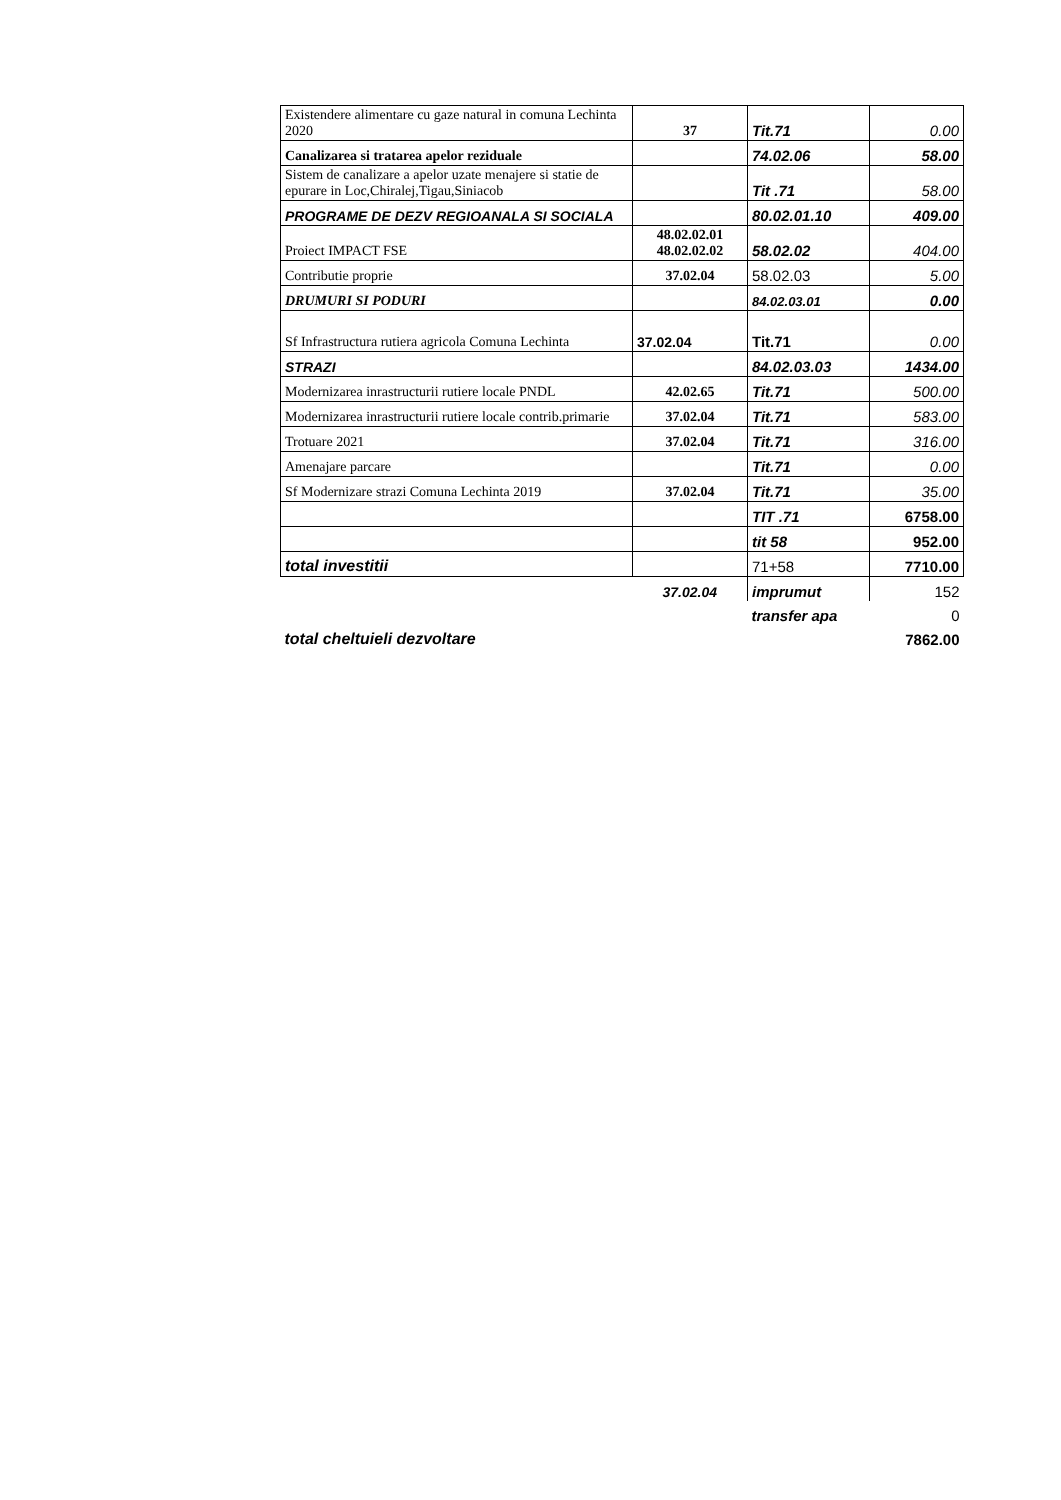| Existendere alimentare cu gaze natural in comuna Lechinta 2020 | 37 | Tit.71 | 0.00 |
| Canalizarea si tratarea apelor reziduale | | 74.02.06 | 58.00 |
| Sistem de canalizare a apelor uzate menajere si statie de epurare in Loc,Chiralej,Tigau,Siniacob | | Tit .71 | 58.00 |
| PROGRAME DE DEZV REGIOANALA SI SOCIALA | | 80.02.01.10 | 409.00 |
| Proiect IMPACT FSE | 48.02.02.01 48.02.02.02 | 58.02.02 | 404.00 |
| Contributie proprie | 37.02.04 | 58.02.03 | 5.00 |
| DRUMURI SI PODURI | | 84.02.03.01 | 0.00 |
| Sf Infrastructura rutiera agricola Comuna Lechinta | 37.02.04 | Tit.71 | 0.00 |
| STRAZI | | 84.02.03.03 | 1434.00 |
| Modernizarea inrastructurii rutiere locale PNDL | 42.02.65 | Tit.71 | 500.00 |
| Modernizarea inrastructurii rutiere locale contrib.primarie | 37.02.04 | Tit.71 | 583.00 |
| Trotuare 2021 | 37.02.04 | Tit.71 | 316.00 |
| Amenajare parcare | | Tit.71 | 0.00 |
| Sf Modernizare strazi Comuna Lechinta 2019 | 37.02.04 | Tit.71 | 35.00 |
| | | TIT .71 | 6758.00 |
| | | tit 58 | 952.00 |
| total investitii | | 71+58 | 7710.00 |
| | 37.02.04 | imprumut | 152 |
| | | transfer apa | 0 |
| total cheltuieli dezvoltare | | | 7862.00 |